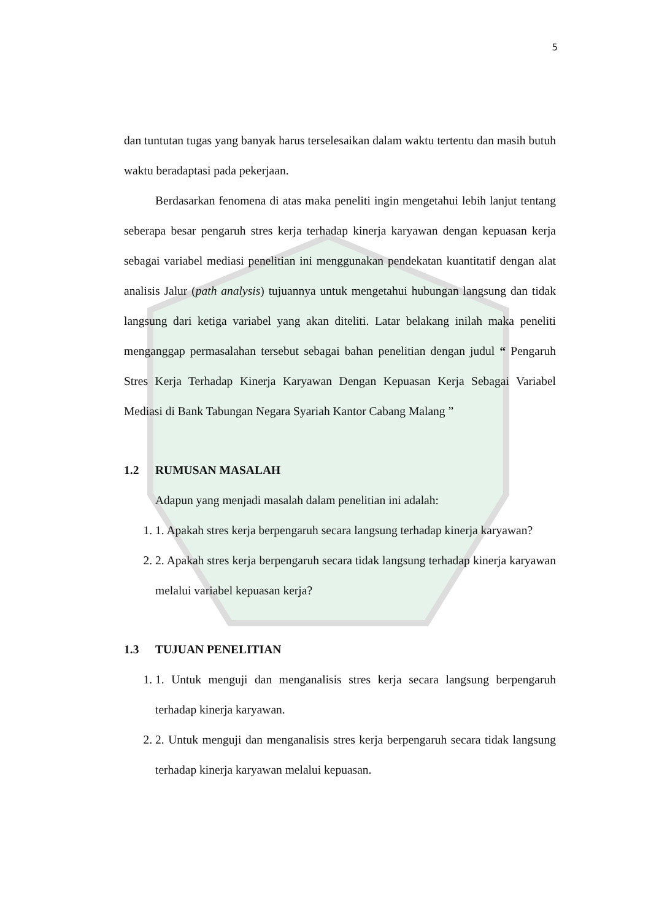5
dan tuntutan tugas yang banyak harus terselesaikan dalam waktu tertentu dan masih butuh waktu beradaptasi pada pekerjaan.
Berdasarkan fenomena di atas maka peneliti ingin mengetahui lebih lanjut tentang seberapa besar pengaruh stres kerja terhadap kinerja karyawan dengan kepuasan kerja sebagai variabel mediasi penelitian ini menggunakan pendekatan kuantitatif dengan alat analisis Jalur (path analysis) tujuannya untuk mengetahui hubungan langsung dan tidak langsung dari ketiga variabel yang akan diteliti. Latar belakang inilah maka peneliti menganggap permasalahan tersebut sebagai bahan penelitian dengan judul “ Pengaruh Stres Kerja Terhadap Kinerja Karyawan Dengan Kepuasan Kerja Sebagai Variabel Mediasi di Bank Tabungan Negara Syariah Kantor Cabang Malang ”
1.2 RUMUSAN MASALAH
Adapun yang menjadi masalah dalam penelitian ini adalah:
1. 1. Apakah stres kerja berpengaruh secara langsung terhadap kinerja karyawan?
2. 2. Apakah stres kerja berpengaruh secara tidak langsung terhadap kinerja karyawan melalui variabel kepuasan kerja?
1.3 TUJUAN PENELITIAN
1. 1. Untuk menguji dan menganalisis stres kerja secara langsung berpengaruh terhadap kinerja karyawan.
2. 2. Untuk menguji dan menganalisis stres kerja berpengaruh secara tidak langsung terhadap kinerja karyawan melalui kepuasan.